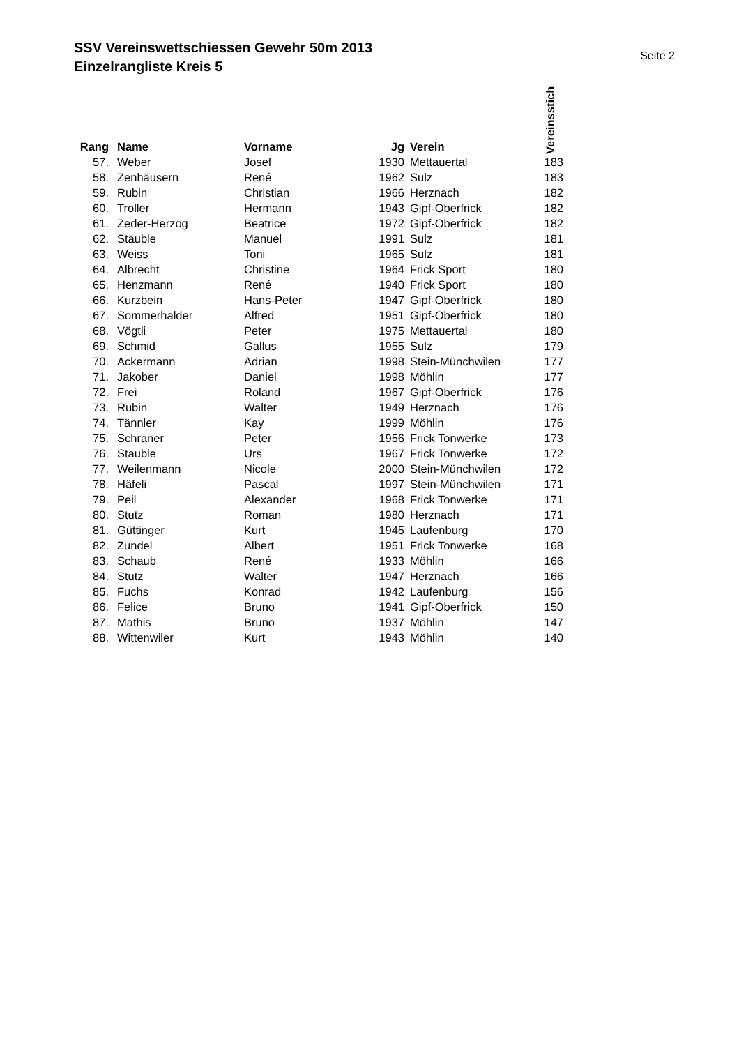SSV Vereinswettschiessen Gewehr 50m 2013
Einzelrangliste Kreis 5
Seite 2
| Rang | | Name | Vorname | Jg | | Verein | Vereinsstich |
| --- | --- | --- | --- | --- | --- | --- | --- |
| 57. | | Weber | Josef | 1930 | | Mettauertal | 183 |
| 58. | | Zenhäusern | René | 1962 | | Sulz | 183 |
| 59. | | Rubin | Christian | 1966 | | Herznach | 182 |
| 60. | | Troller | Hermann | 1943 | | Gipf-Oberfrick | 182 |
| 61. | | Zeder-Herzog | Beatrice | 1972 | | Gipf-Oberfrick | 182 |
| 62. | | Stäuble | Manuel | 1991 | | Sulz | 181 |
| 63. | | Weiss | Toni | 1965 | | Sulz | 181 |
| 64. | | Albrecht | Christine | 1964 | | Frick Sport | 180 |
| 65. | | Henzmann | René | 1940 | | Frick Sport | 180 |
| 66. | | Kurzbein | Hans-Peter | 1947 | | Gipf-Oberfrick | 180 |
| 67. | | Sommerhalder | Alfred | 1951 | | Gipf-Oberfrick | 180 |
| 68. | | Vögtli | Peter | 1975 | | Mettauertal | 180 |
| 69. | | Schmid | Gallus | 1955 | | Sulz | 179 |
| 70. | | Ackermann | Adrian | 1998 | | Stein-Münchwilen | 177 |
| 71. | | Jakober | Daniel | 1998 | | Möhlin | 177 |
| 72. | | Frei | Roland | 1967 | | Gipf-Oberfrick | 176 |
| 73. | | Rubin | Walter | 1949 | | Herznach | 176 |
| 74. | | Tännler | Kay | 1999 | | Möhlin | 176 |
| 75. | | Schraner | Peter | 1956 | | Frick Tonwerke | 173 |
| 76. | | Stäuble | Urs | 1967 | | Frick Tonwerke | 172 |
| 77. | | Weilenmann | Nicole | 2000 | | Stein-Münchwilen | 172 |
| 78. | | Häfeli | Pascal | 1997 | | Stein-Münchwilen | 171 |
| 79. | | Peil | Alexander | 1968 | | Frick Tonwerke | 171 |
| 80. | | Stutz | Roman | 1980 | | Herznach | 171 |
| 81. | | Güttinger | Kurt | 1945 | | Laufenburg | 170 |
| 82. | | Zundel | Albert | 1951 | | Frick Tonwerke | 168 |
| 83. | | Schaub | René | 1933 | | Möhlin | 166 |
| 84. | | Stutz | Walter | 1947 | | Herznach | 166 |
| 85. | | Fuchs | Konrad | 1942 | | Laufenburg | 156 |
| 86. | | Felice | Bruno | 1941 | | Gipf-Oberfrick | 150 |
| 87. | | Mathis | Bruno | 1937 | | Möhlin | 147 |
| 88. | | Wittenwiler | Kurt | 1943 | | Möhlin | 140 |